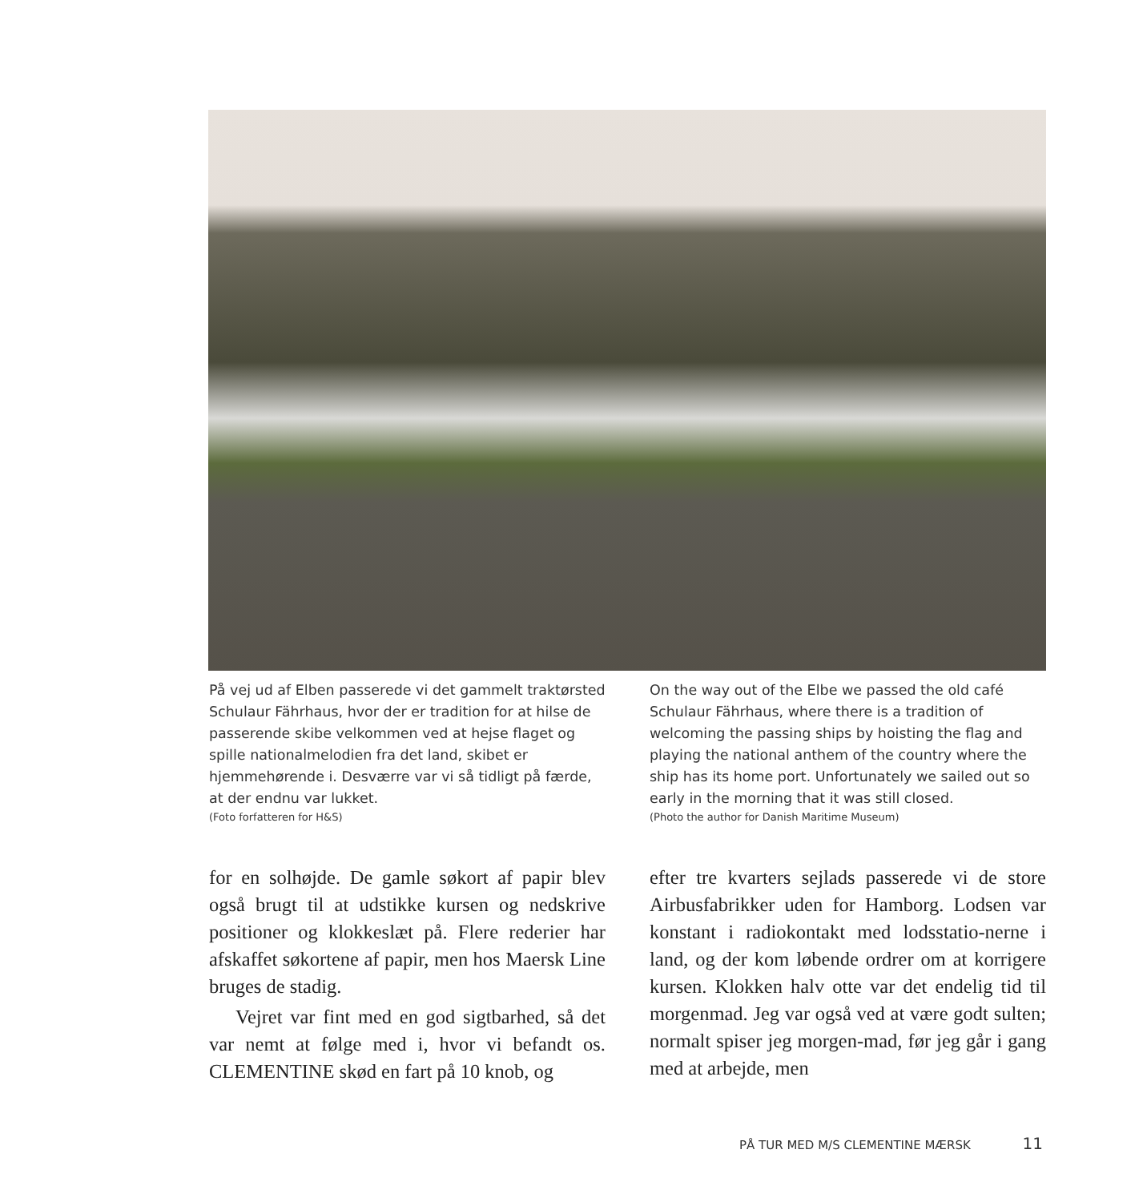På vej ud af Elben passerede vi det gammelt traktørsted Schulaur Fährhaus, hvor der er tradition for at hilse de passerende skibe velkommen ved at hejse flaget og spille nationalmelodien fra det land, skibet er hjemmehørende i. Desværre var vi så tidligt på færde, at der endnu var lukket.
(Foto forfatteren for H&S)
On the way out of the Elbe we passed the old café Schulaur Fährhaus, where there is a tradition of welcoming the passing ships by hoisting the flag and playing the national anthem of the country where the ship has its home port. Unfortunately we sailed out so early in the morning that it was still closed.
(Photo the author for Danish Maritime Museum)
for en solhøjde. De gamle søkort af papir blev også brugt til at udstikke kursen og nedskrive positioner og klokkeslæt på. Flere rederier har afskaffet søkortene af papir, men hos Maersk Line bruges de stadig.
Vejret var fint med en god sigtbarhed, så det var nemt at følge med i, hvor vi befandt os. CLEMENTINE skød en fart på 10 knob, og
efter tre kvarters sejlads passerede vi de store Airbusfabrikker uden for Hamborg. Lodsen var konstant i radiokontakt med lodsstatio-nerne i land, og der kom løbende ordrer om at korrigere kursen. Klokken halv otte var det endelig tid til morgenmad. Jeg var også ved at være godt sulten; normalt spiser jeg morgen-mad, før jeg går i gang med at arbejde, men
PÅ TUR MED M/S CLEMENTINE MÆRSK 11